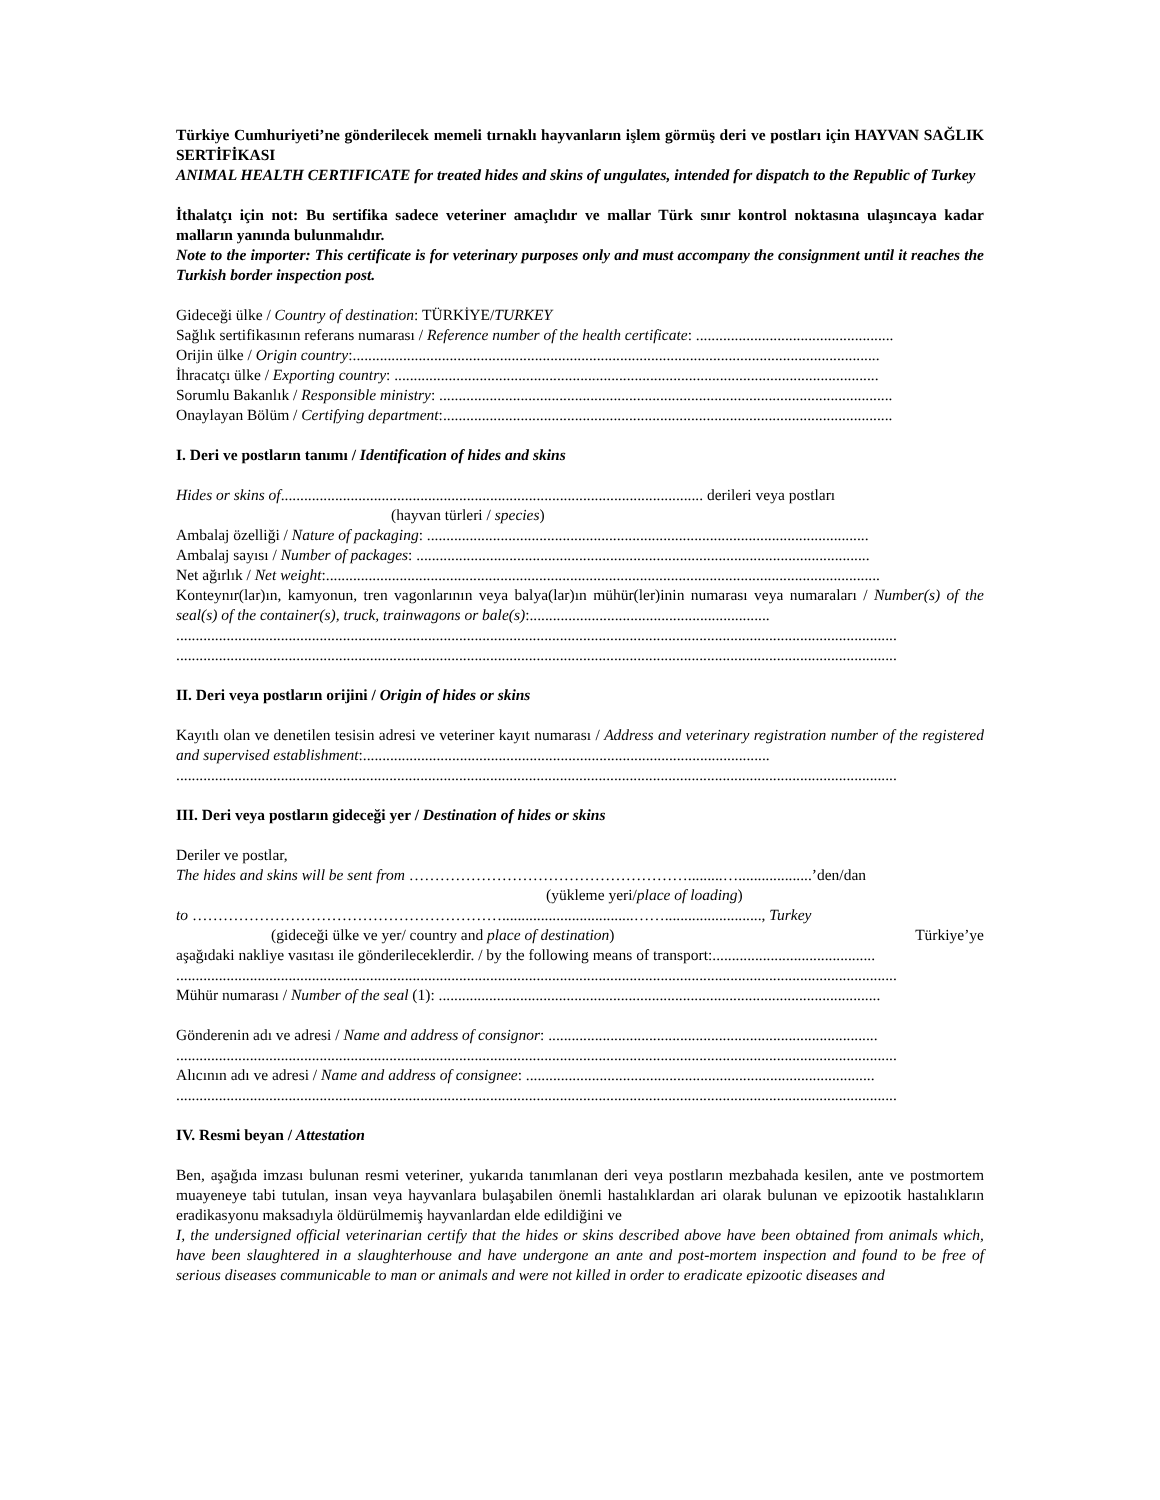Türkiye Cumhuriyeti’ne gönderilecek memeli tırnaklı hayvanların işlem görmüş deri ve postları için HAYVAN SAĞLIK SERTİFİKASI
ANIMAL HEALTH CERTIFICATE for treated hides and skins of ungulates, intended for dispatch to the Republic of Turkey
İthalatçı için not: Bu sertifika sadece veteriner amaçlıdır ve mallar Türk sınır kontrol noktasına ulaşıncaya kadar malların yanında bulunmalıdır.
Note to the importer: This certificate is for veterinary purposes only and must accompany the consignment until it reaches the Turkish border inspection post.
Gideceği ülke / Country of destination: TÜRKİYE/TURKEY
Sağlık sertifikasının referans numarası / Reference number of the health certificate: ...................................................
Orijin ülke / Origin country:........................................................................................................................................
İhracatçı ülke / Exporting country: .............................................................................................................................
Sorumlu Bakanlık / Responsible ministry: .....................................................................................................................
Onaylayan Bölüm / Certifying department:....................................................................................................................
I. Deri ve postların tanımı / Identification of hides and skins
Hides or skins of............................................................................................................. derileri veya postları
(hayvan türleri / species)
Ambalaj özelliği / Nature of packaging: ..................................................................................................................
Ambalaj sayısı / Number of packages: .....................................................................................................................
Net ağırlık / Net weight:...............................................................................................................................................
Konteynır(lar)ın, kamyonun, tren vagonlarının veya balya(lar)ın mühür(ler)inin numarası veya numaraları / Number(s) of the seal(s) of the container(s), truck, trainwagons or bale(s):..............................................................
..........................................................................................................................................................................................
..........................................................................................................................................................................................
II. Deri veya postların orijini / Origin of hides or skins
Kayıtlı olan ve denetilen tesisin adresi ve veteriner kayıt numarası / Address and veterinary registration number of the registered and supervised establishment:.........................................................................................................
..........................................................................................................................................................................................
III. Deri veya postların gideceği yer / Destination of hides or skins
Deriler ve postlar,
The hides and skins will be sent from ……………………………………………….........…...................’den/dan
(yükleme yeri/place of loading)
to ……………………………………………………..................................……........................., Turkey
(gideceği ülke ve yer/ country and place of destination) Türkiye’ye
aşağıdaki nakliye vasıtası ile gönderileceklerdir. / by the following means of transport:..........................................
..........................................................................................................................................................................................
Mühür numarası / Number of the seal (1): ..................................................................................................................
Gönderenin adı ve adresi / Name and address of consignor: .....................................................................................
..........................................................................................................................................................................................
Alıcının adı ve adresi / Name and address of consignee: ..........................................................................................
..........................................................................................................................................................................................
IV. Resmi beyan / Attestation
Ben, aşağıda imzası bulunan resmi veteriner, yukarıda tanımlanan deri veya postların mezbahada kesilen, ante ve postmortem muayeneye tabi tutulan, insan veya hayvanlara bulaşabilen önemli hastalıklardan ari olarak bulunan ve epizootik hastalıkların eradikasyonu maksadıyla öldürülmemiş hayvanlardan elde edildiğini ve
I, the undersigned official veterinarian certify that the hides or skins described above have been obtained from animals which, have been slaughtered in a slaughterhouse and have undergone an ante and post-mortem inspection and found to be free of serious diseases communicable to man or animals and were not killed in order to eradicate epizootic diseases and